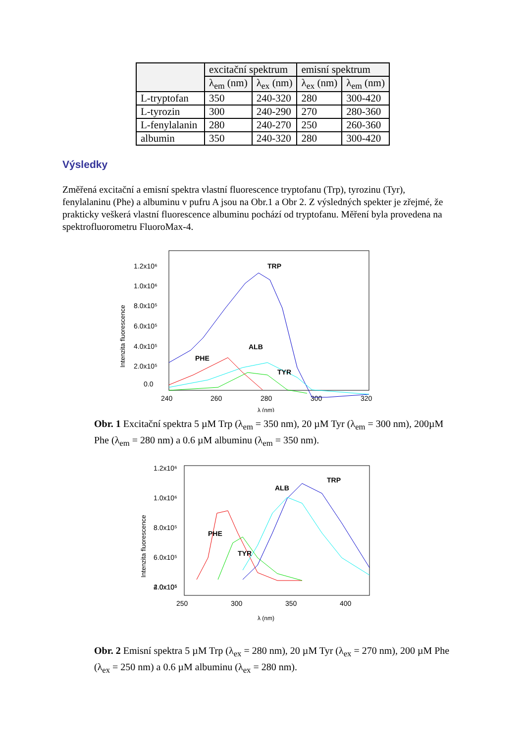| | excitační spektrum | | emisní spektrum | |
| --- | --- | --- | --- | --- |
| | λ<sub>em</sub> (nm) | λ<sub>ex</sub> (nm) | λ<sub>ex</sub> (nm) | λ<sub>em</sub> (nm) |
| L-tryptofan | 350 | 240-320 | 280 | 300-420 |
| L-tyrozin | 300 | 240-290 | 270 | 280-360 |
| L-fenylalanin | 280 | 240-270 | 250 | 260-360 |
| albumin | 350 | 240-320 | 280 | 300-420 |
Výsledky
Změřená excitační a emisní spektra vlastní fluorescence tryptofanu (Trp), tyrozinu (Tyr), fenylalaninu (Phe) a albuminu v pufru A jsou na Obr.1 a Obr 2. Z výsledných spekter je zřejmé, že prakticky veškerá vlastní fluorescence albuminu pochází od tryptofanu. Měření byla provedena na spektrofluorometru FluoroMax-4.
Intenzita fluorescence
1.2x10⁶
1.0x10⁶
8.0x10⁵
6.0x10⁵
4.0x10⁵
2.0x10⁵
0.0
240
260
280
300
320
λ (nm)
TRP
ALB
PHE
TYR
Obr. 1 Excitační spektra 5 µM Trp (λ<sub>em</sub> = 350 nm), 20 µM Tyr (λ<sub>em</sub> = 300 nm), 200µM Phe (λ<sub>em</sub> = 280 nm) a 0.6 µM albuminu (λ<sub>em</sub> = 350 nm).
Intenzita fluorescence
1.2x10⁶
1.0x10⁶
8.0x10⁵
6.0x10⁵
4.0x10⁵
2.0x10⁵
250
300
350
400
λ (nm)
TRP
ALB
PHE
TYR
Obr. 2 Emisní spektra 5 µM Trp (λ<sub>ex</sub> = 280 nm), 20 µM Tyr (λ<sub>ex</sub> = 270 nm), 200 µM Phe (λ<sub>ex</sub> = 250 nm) a 0.6 µM albuminu (λ<sub>ex</sub> = 280 nm).